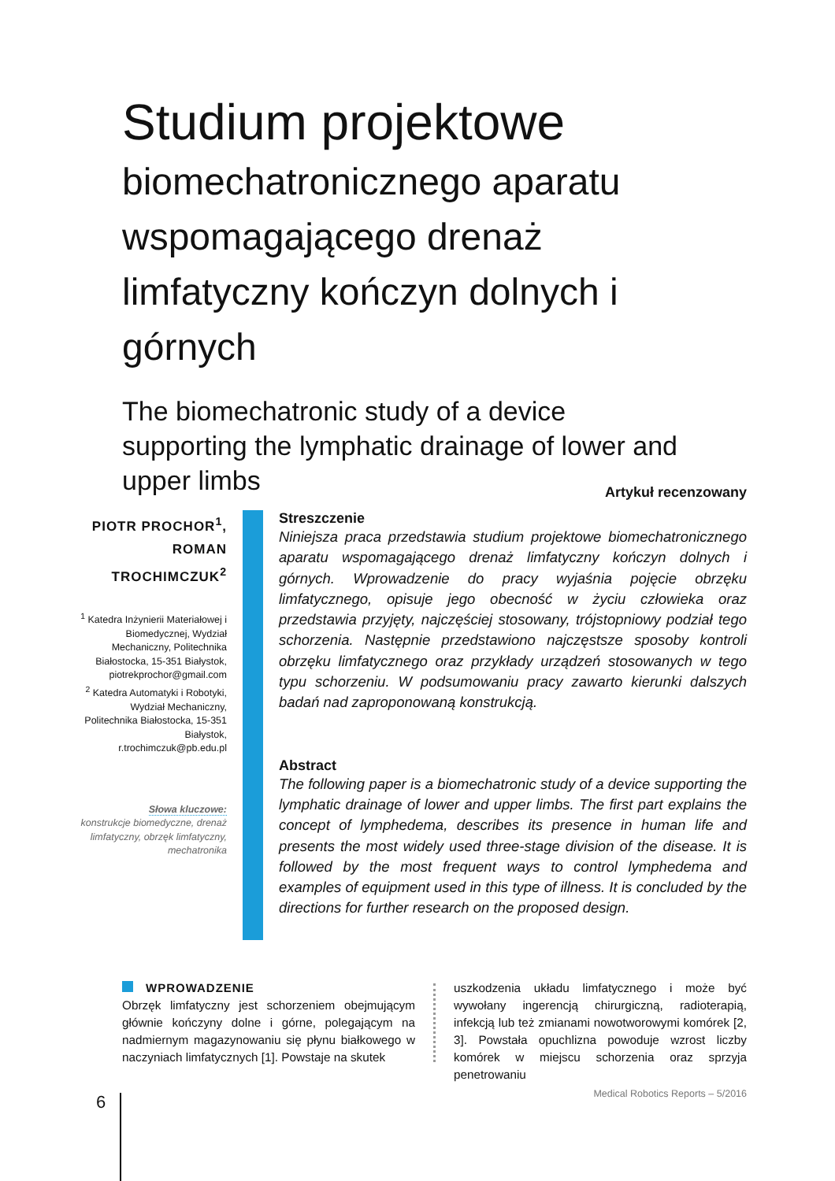Studium projektowe
biomechatronicznego aparatu wspomagającego drenaż limfatyczny kończyn dolnych i górnych
The biomechatronic study of a device supporting the lymphatic drainage of lower and upper limbs
Artykuł recenzowany
PIOTR PROCHOR<sup>1</sup>, ROMAN TROCHIMCZUK<sup>2</sup>
<sup>1</sup> Katedra Inżynierii Materiałowej i Biomedycznej, Wydział Mechaniczny, Politechnika Białostocka, 15-351 Białystok, piotrekprochor@gmail.com
<sup>2</sup> Katedra Automatyki i Robotyki, Wydział Mechaniczny, Politechnika Białostocka, 15-351 Białystok, r.trochimczuk@pb.edu.pl
Słowa kluczowe:
konstrukcje biomedyczne, drenaż limfatyczny, obrzęk limfatyczny, mechatronika
Streszczenie
Niniejsza praca przedstawia studium projektowe biomechatronicznego aparatu wspomagającego drenaż limfatyczny kończyn dolnych i górnych. Wprowadzenie do pracy wyjaśnia pojęcie obrzęku limfatycznego, opisuje jego obecność w życiu człowieka oraz przedstawia przyjęty, najczęściej stosowany, trójstopniowy podział tego schorzenia. Następnie przedstawiono najczęstsze sposoby kontroli obrzęku limfatycznego oraz przykłady urządzeń stosowanych w tego typu schorzeniu. W podsumowaniu pracy zawarto kierunki dalszych badań nad zaproponowaną konstrukcją.
Abstract
The following paper is a biomechatronic study of a device supporting the lymphatic drainage of lower and upper limbs. The first part explains the concept of lymphedema, describes its presence in human life and presents the most widely used three-stage division of the disease. It is followed by the most frequent ways to control lymphedema and examples of equipment used in this type of illness. It is concluded by the directions for further research on the proposed design.
WPROWADZENIE
Obrzęk limfatyczny jest schorzeniem obejmującym głównie kończyny dolne i górne, polegającym na nadmiernym magazynowaniu się płynu białkowego w naczyniach limfatycznych [1]. Powstaje na skutek
uszkodzenia układu limfatycznego i może być wywołany ingerencją chirurgiczną, radioterapią, infekcją lub też zmianami nowotworowymi komórek [2, 3]. Powstała opuchlizna powoduje wzrost liczby komórek w miejscu schorzenia oraz sprzyja penetrowaniu
6
Medical Robotics Reports – 5/2016